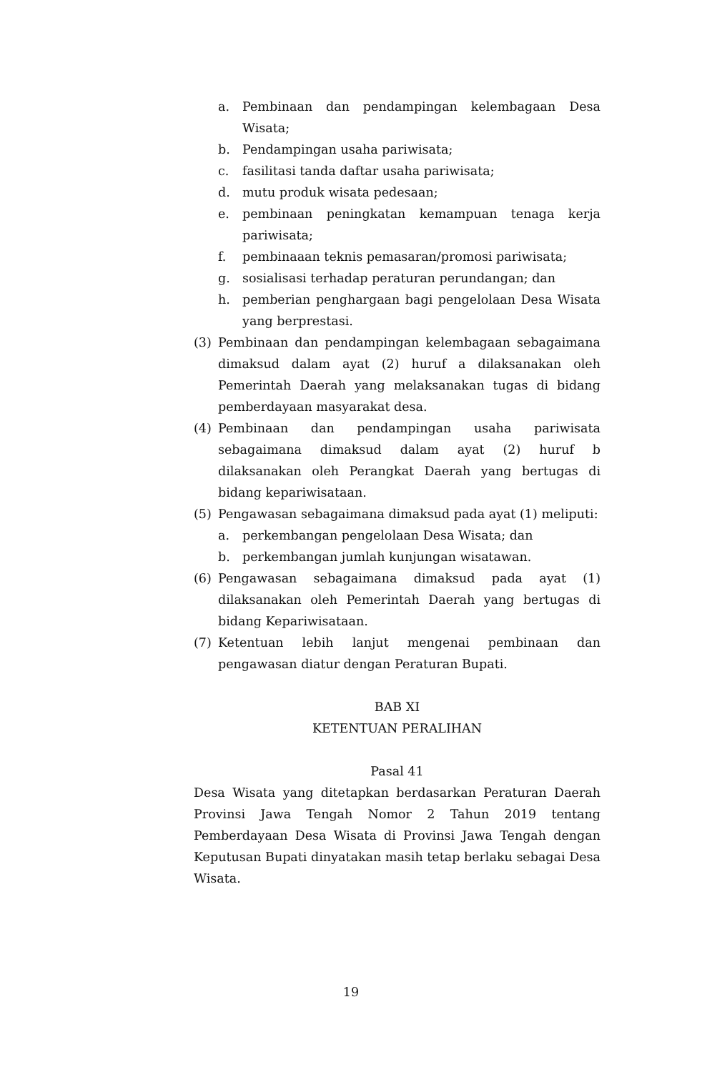a. Pembinaan dan pendampingan kelembagaan Desa Wisata;
b. Pendampingan usaha pariwisata;
c. fasilitasi tanda daftar usaha pariwisata;
d. mutu produk wisata pedesaan;
e. pembinaan peningkatan kemampuan tenaga kerja pariwisata;
f. pembinaaan teknis pemasaran/promosi pariwisata;
g. sosialisasi terhadap peraturan perundangan; dan
h. pemberian penghargaan bagi pengelolaan Desa Wisata yang berprestasi.
(3) Pembinaan dan pendampingan kelembagaan sebagaimana dimaksud dalam ayat (2) huruf a dilaksanakan oleh Pemerintah Daerah yang melaksanakan tugas di bidang pemberdayaan masyarakat desa.
(4) Pembinaan dan pendampingan usaha pariwisata sebagaimana dimaksud dalam ayat (2) huruf b dilaksanakan oleh Perangkat Daerah yang bertugas di bidang kepariwisataan.
(5) Pengawasan sebagaimana dimaksud pada ayat (1) meliputi:
a. perkembangan pengelolaan Desa Wisata; dan
b. perkembangan jumlah kunjungan wisatawan.
(6) Pengawasan sebagaimana dimaksud pada ayat (1) dilaksanakan oleh Pemerintah Daerah yang bertugas di bidang Kepariwisataan.
(7) Ketentuan lebih lanjut mengenai pembinaan dan pengawasan diatur dengan Peraturan Bupati.
BAB XI
KETENTUAN PERALIHAN
Pasal 41
Desa Wisata yang ditetapkan berdasarkan Peraturan Daerah Provinsi Jawa Tengah Nomor 2 Tahun 2019 tentang Pemberdayaan Desa Wisata di Provinsi Jawa Tengah dengan Keputusan Bupati dinyatakan masih tetap berlaku sebagai Desa Wisata.
19